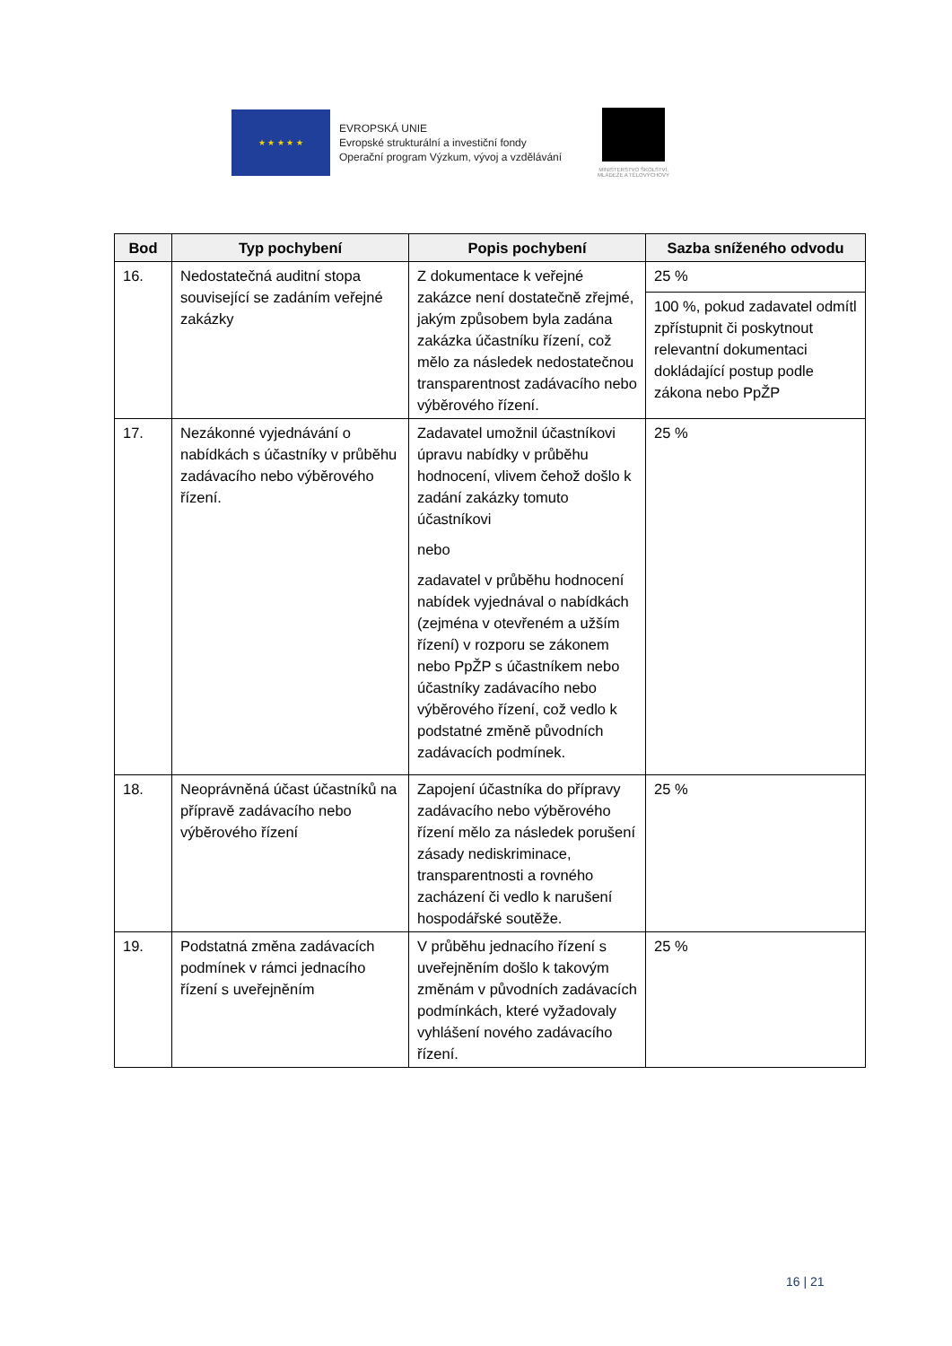★ ★ ★ ★ ★
EVROPSKÁ UNIE
Evropské strukturální a investiční fondy
Operační program Výzkum, vývoj a vzdělávání
MINISTERSTVO ŠKOLSTVÍ,
MLÁDEŽE A TĚLOVÝCHOVY
| Bod | Typ pochybení | Popis pochybení | Sazba sníženého odvodu |
| --- | --- | --- | --- |
| 16. | Nedostatečná auditní stopa související se zadáním veřejné zakázky | Z dokumentace k veřejné zakázce není dostatečně zřejmé, jakým způsobem byla zadána zakázka účastníku řízení, což mělo za následek nedostatečnou transparentnost zadávacího nebo výběrového řízení. | 25 % |
| | | | 100 %, pokud zadavatel odmítl zpřístupnit či poskytnout relevantní dokumentaci dokládající postup podle zákona nebo PpŽP |
| 17. | Nezákonné vyjednávání o nabídkách s účastníky v průběhu zadávacího nebo výběrového řízení. | Zadavatel umožnil účastníkovi úpravu nabídky v průběhu hodnocení, vlivem čehož došlo k zadání zakázky tomuto účastníkovi nebo zadavatel v průběhu hodnocení nabídek vyjednával o nabídkách (zejména v otevřeném a užším řízení) v rozporu se zákonem nebo PpŽP s účastníkem nebo účastníky zadávacího nebo výběrového řízení, což vedlo k podstatné změně původních zadávacích podmínek. | 25 % |
| 18. | Neoprávněná účast účastníků na přípravě zadávacího nebo výběrového řízení | Zapojení účastníka do přípravy zadávacího nebo výběrového řízení mělo za následek porušení zásady nediskriminace, transparentnosti a rovného zacházení či vedlo k narušení hospodářské soutěže. | 25 % |
| 19. | Podstatná změna zadávacích podmínek v rámci jednacího řízení s uveřejněním | V průběhu jednacího řízení s uveřejněním došlo k takovým změnám v původních zadávacích podmínkách, které vyžadovaly vyhlášení nového zadávacího řízení. | 25 % |
16 | 21